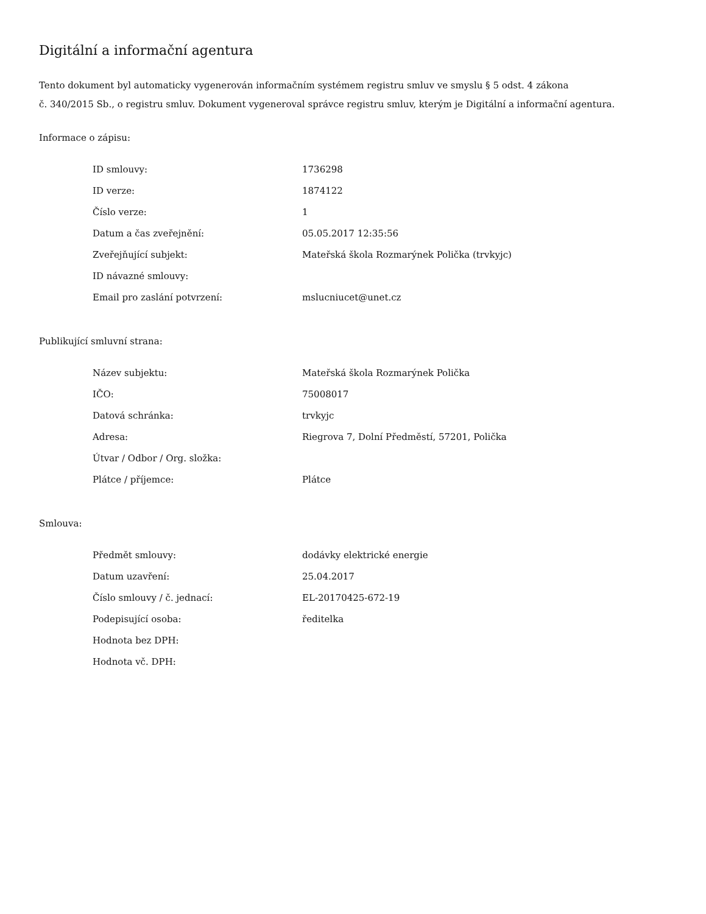Digitální a informační agentura
Tento dokument byl automaticky vygenerován informačním systémem registru smluv ve smyslu § 5 odst. 4 zákona
č. 340/2015 Sb., o registru smluv. Dokument vygeneroval správce registru smluv, kterým je Digitální a informační agentura.
Informace o zápisu:
| ID smlouvy: | 1736298 |
| ID verze: | 1874122 |
| Číslo verze: | 1 |
| Datum a čas zveřejnění: | 05.05.2017 12:35:56 |
| Zveřejňující subjekt: | Mateřská škola Rozmarýnek Polička (trvkyjc) |
| ID návazné smlouvy: | |
| Email pro zaslání potvrzení: | mslucniucet@unet.cz |
Publikující smluvní strana:
| Název subjektu: | Mateřská škola Rozmarýnek Polička |
| IČO: | 75008017 |
| Datová schránka: | trvkyjc |
| Adresa: | Riegrova 7, Dolní Předměstí, 57201, Polička |
| Útvar / Odbor / Org. složka: | |
| Plátce / příjemce: | Plátce |
Smlouva:
| Předmět smlouvy: | dodávky elektrické energie |
| Datum uzavření: | 25.04.2017 |
| Číslo smlouvy / č. jednací: | EL-20170425-672-19 |
| Podepisující osoba: | ředitelka |
| Hodnota bez DPH: | |
| Hodnota vč. DPH: | |